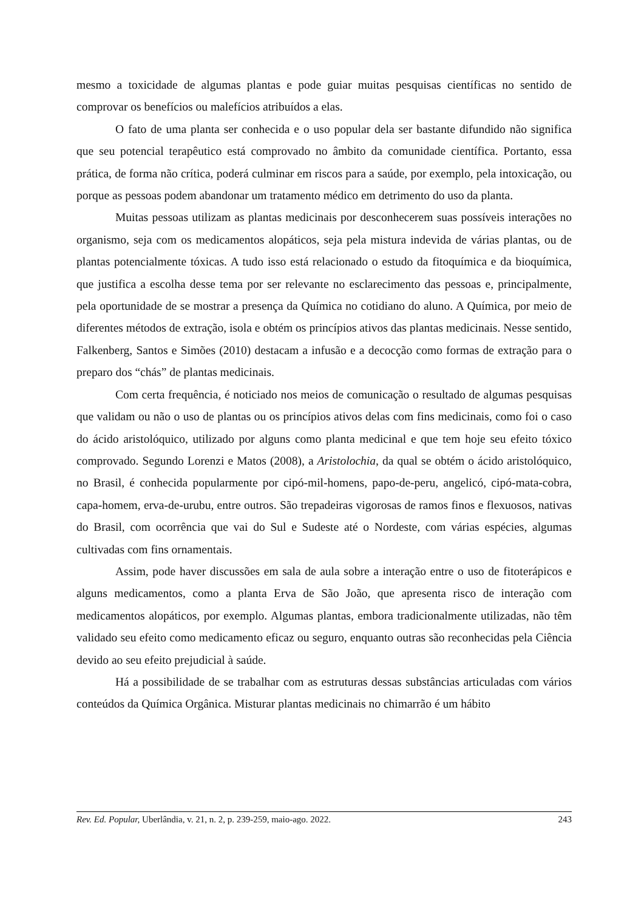mesmo a toxicidade de algumas plantas e pode guiar muitas pesquisas científicas no sentido de comprovar os benefícios ou malefícios atribuídos a elas.
O fato de uma planta ser conhecida e o uso popular dela ser bastante difundido não significa que seu potencial terapêutico está comprovado no âmbito da comunidade científica. Portanto, essa prática, de forma não crítica, poderá culminar em riscos para a saúde, por exemplo, pela intoxicação, ou porque as pessoas podem abandonar um tratamento médico em detrimento do uso da planta.
Muitas pessoas utilizam as plantas medicinais por desconhecerem suas possíveis interações no organismo, seja com os medicamentos alopáticos, seja pela mistura indevida de várias plantas, ou de plantas potencialmente tóxicas. A tudo isso está relacionado o estudo da fitoquímica e da bioquímica, que justifica a escolha desse tema por ser relevante no esclarecimento das pessoas e, principalmente, pela oportunidade de se mostrar a presença da Química no cotidiano do aluno. A Química, por meio de diferentes métodos de extração, isola e obtém os princípios ativos das plantas medicinais. Nesse sentido, Falkenberg, Santos e Simões (2010) destacam a infusão e a decocção como formas de extração para o preparo dos “chás” de plantas medicinais.
Com certa frequência, é noticiado nos meios de comunicação o resultado de algumas pesquisas que validam ou não o uso de plantas ou os princípios ativos delas com fins medicinais, como foi o caso do ácido aristolóquico, utilizado por alguns como planta medicinal e que tem hoje seu efeito tóxico comprovado. Segundo Lorenzi e Matos (2008), a Aristolochia, da qual se obtém o ácido aristolóquico, no Brasil, é conhecida popularmente por cipó-mil-homens, papo-de-peru, angelicó, cipó-mata-cobra, capa-homem, erva-de-urubu, entre outros. São trepadeiras vigorosas de ramos finos e flexuosos, nativas do Brasil, com ocorrência que vai do Sul e Sudeste até o Nordeste, com várias espécies, algumas cultivadas com fins ornamentais.
Assim, pode haver discussões em sala de aula sobre a interação entre o uso de fitoterápicos e alguns medicamentos, como a planta Erva de São João, que apresenta risco de interação com medicamentos alopáticos, por exemplo. Algumas plantas, embora tradicionalmente utilizadas, não têm validado seu efeito como medicamento eficaz ou seguro, enquanto outras são reconhecidas pela Ciência devido ao seu efeito prejudicial à saúde.
Há a possibilidade de se trabalhar com as estruturas dessas substâncias articuladas com vários conteúdos da Química Orgânica. Misturar plantas medicinais no chimarrão é um hábito
Rev. Ed. Popular, Uberlândia, v. 21, n. 2, p. 239-259, maio-ago. 2022. 243